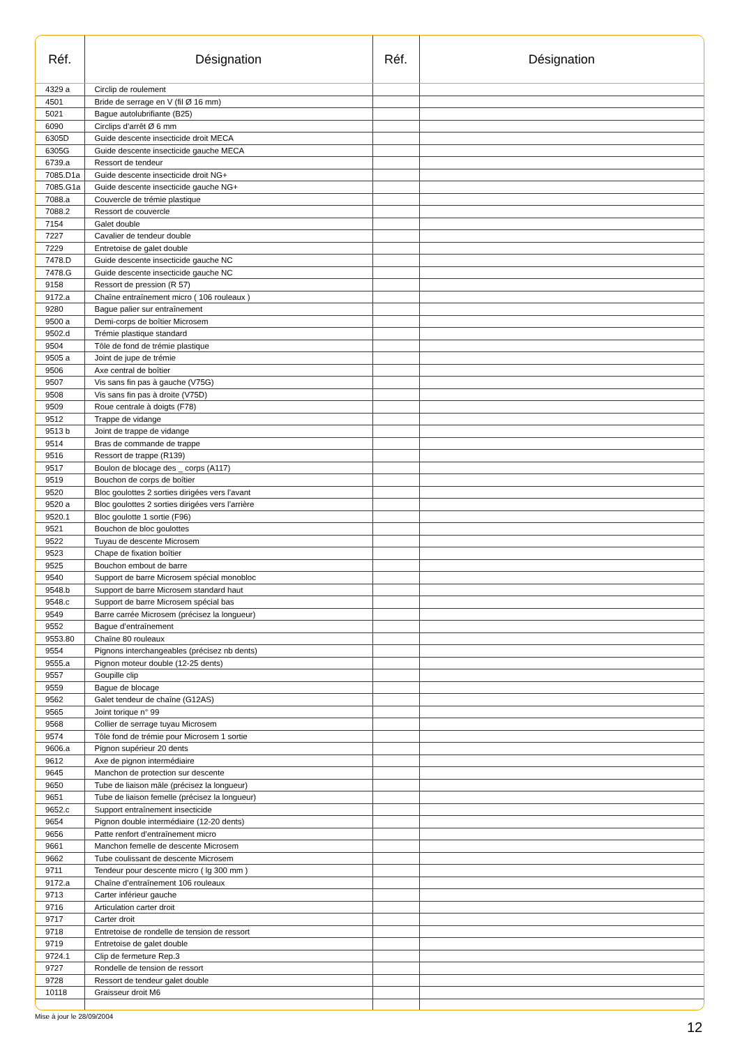| Réf. | Désignation | Réf. | Désignation |
| --- | --- | --- | --- |
| 4329 a | Circlip de roulement | | |
| 4501 | Bride de serrage en V (fil Ø 16 mm) | | |
| 5021 | Bague autolubrifiante (B25) | | |
| 6090 | Circlips d’arrêt Ø 6 mm | | |
| 6305D | Guide descente insecticide droit MECA | | |
| 6305G | Guide descente insecticide gauche MECA | | |
| 6739.a | Ressort de tendeur | | |
| 7085.D1a | Guide descente insecticide droit NG+ | | |
| 7085.G1a | Guide descente insecticide gauche NG+ | | |
| 7088.a | Couvercle de trémie plastique | | |
| 7088.2 | Ressort de couvercle | | |
| 7154 | Galet double | | |
| 7227 | Cavalier de tendeur double | | |
| 7229 | Entretoise de galet double | | |
| 7478.D | Guide descente insecticide gauche NC | | |
| 7478.G | Guide descente insecticide gauche NC | | |
| 9158 | Ressort de pression (R 57) | | |
| 9172.a | Chaîne entraînement micro ( 106 rouleaux ) | | |
| 9280 | Bague palier sur entraînement | | |
| 9500 a | Demi-corps de boîtier Microsem | | |
| 9502.d | Trémie plastique standard | | |
| 9504 | Tôle de fond de trémie plastique | | |
| 9505 a | Joint de jupe de trémie | | |
| 9506 | Axe central de boîtier | | |
| 9507 | Vis sans fin pas à gauche (V75G) | | |
| 9508 | Vis sans fin pas à droite (V75D) | | |
| 9509 | Roue centrale à doigts (F78) | | |
| 9512 | Trappe de vidange | | |
| 9513 b | Joint de trappe de vidange | | |
| 9514 | Bras de commande de trappe | | |
| 9516 | Ressort de trappe (R139) | | |
| 9517 | Boulon de blocage des _ corps (A117) | | |
| 9519 | Bouchon de corps de boîtier | | |
| 9520 | Bloc goulottes 2 sorties dirigées vers l’avant | | |
| 9520 a | Bloc goulottes 2 sorties dirigées vers l’arrière | | |
| 9520.1 | Bloc goulotte 1 sortie (F96) | | |
| 9521 | Bouchon de bloc goulottes | | |
| 9522 | Tuyau de descente Microsem | | |
| 9523 | Chape de fixation boîtier | | |
| 9525 | Bouchon embout de barre | | |
| 9540 | Support de barre Microsem spécial monobloc | | |
| 9548.b | Support de barre Microsem standard haut | | |
| 9548.c | Support de barre Microsem spécial bas | | |
| 9549 | Barre carrée Microsem (précisez la longueur) | | |
| 9552 | Bague d’entraînement | | |
| 9553.80 | Chaîne 80 rouleaux | | |
| 9554 | Pignons interchangeables (précisez nb dents) | | |
| 9555.a | Pignon moteur double (12-25 dents) | | |
| 9557 | Goupille clip | | |
| 9559 | Bague de blocage | | |
| 9562 | Galet tendeur de chaîne (G12AS) | | |
| 9565 | Joint torique n° 99 | | |
| 9568 | Collier de serrage tuyau Microsem | | |
| 9574 | Tôle fond de trémie pour Microsem 1 sortie | | |
| 9606.a | Pignon supérieur 20 dents | | |
| 9612 | Axe de pignon intermédiaire | | |
| 9645 | Manchon de protection sur descente | | |
| 9650 | Tube de liaison mâle (précisez la longueur) | | |
| 9651 | Tube de liaison femelle (précisez la longueur) | | |
| 9652.c | Support entraînement insecticide | | |
| 9654 | Pignon double intermédiaire (12-20 dents) | | |
| 9656 | Patte renfort d’entraînement micro | | |
| 9661 | Manchon femelle de descente Microsem | | |
| 9662 | Tube coulissant de descente Microsem | | |
| 9711 | Tendeur pour descente micro ( lg 300 mm ) | | |
| 9172.a | Chaîne d’entraînement 106 rouleaux | | |
| 9713 | Carter inférieur gauche | | |
| 9716 | Articulation carter droit | | |
| 9717 | Carter droit | | |
| 9718 | Entretoise de rondelle de tension de ressort | | |
| 9719 | Entretoise de galet double | | |
| 9724.1 | Clip de fermeture Rep.3 | | |
| 9727 | Rondelle de tension de ressort | | |
| 9728 | Ressort de tendeur galet double | | |
| 10118 | Graisseur droit M6 | | |
Mise à jour le 28/09/2004
12